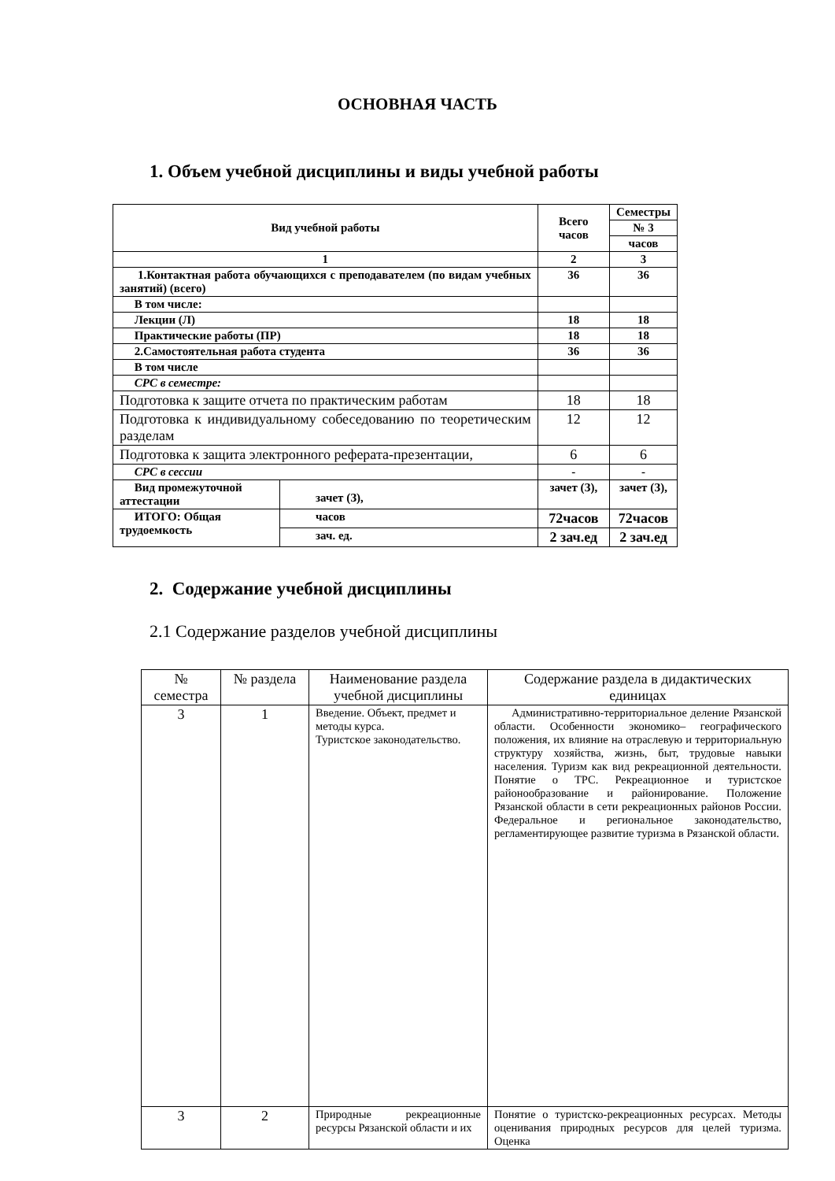ОСНОВНАЯ ЧАСТЬ
1. Объем учебной дисциплины и виды учебной работы
| Вид учебной работы | | Всего часов | Семестры |
| | | | № 3 |
| | | | часов |
| 1 | | 2 | 3 |
| 1.Контактная работа обучающихся с преподавателем (по видам учебных занятий) (всего) | | 36 | 36 |
| В том числе: | | | |
| Лекции (Л) | | 18 | 18 |
| Практические работы (ПР) | | 18 | 18 |
| 2.Самостоятельная работа студента | | 36 | 36 |
| В том числе | | | |
| СРС в семестре: | | | |
| Подготовка к защите отчета по практическим работам | | 18 | 18 |
| Подготовка к индивидуальному собеседованию по теоретическим разделам | | 12 | 12 |
| Подготовка к защита электронного реферата-презентации, | | 6 | 6 |
| СРС в сессии | | - | - |
| Вид промежуточной аттестации | зачет (З), | зачет (З), | зачет (З), |
| ИТОГО: Общая трудоемкость | часов | 72часов | 72часов |
| | зач. ед. | 2 зач.ед | 2 зач.ед |
2. Содержание учебной дисциплины
2.1 Содержание разделов учебной дисциплины
| № семестра | № раздела | Наименование раздела учебной дисциплины | Содержание раздела в дидактических единицах |
| --- | --- | --- | --- |
| 3 | 1 | Введение. Объект, предмет и методы курса. Туристское законодательство. | Административно-территориальное деление Рязанской области. Особенности экономико– географического положения, их влияние на отраслевую и территориальную структуру хозяйства, жизнь, быт, трудовые навыки населения. Туризм как вид рекреационной деятельности. Понятие о ТРС. Рекреационное и туристское районообразование и районирование. Положение Рязанской области в сети рекреационных районов России. Федеральное и региональное законодательство, регламентирующее развитие туризма в Рязанской области. |
| 3 | 2 | Природные рекреационные ресурсы Рязанской области и их | Понятие о туристско-рекреационных ресурсах. Методы оценивания природных ресурсов для целей туризма. Оценка |